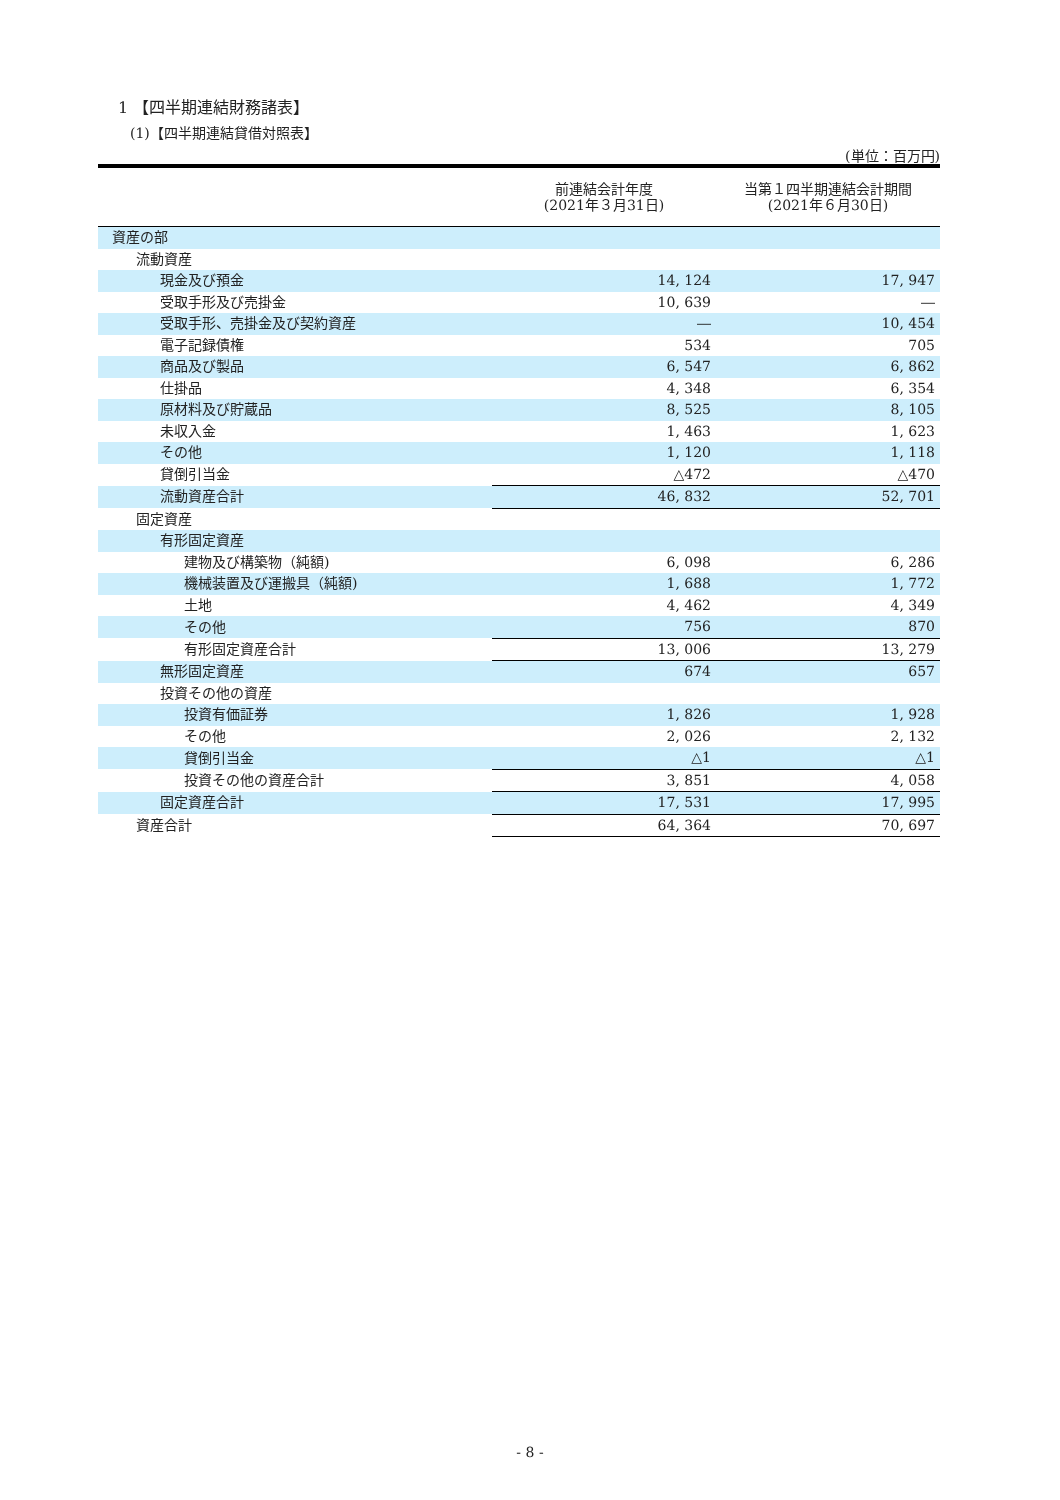1 【四半期連結財務諸表】
(1)【四半期連結貸借対照表】
(単位：百万円)
| | 前連結会計年度 (2021年３月31日) | 当第１四半期連結会計期間 (2021年６月30日) |
| --- | --- | --- |
| 資産の部 | | |
| 流動資産 | | |
| 現金及び預金 | 14, 124 | 17, 947 |
| 受取手形及び売掛金 | 10, 639 | ― |
| 受取手形、売掛金及び契約資産 | ― | 10, 454 |
| 電子記録債権 | 534 | 705 |
| 商品及び製品 | 6, 547 | 6, 862 |
| 仕掛品 | 4, 348 | 6, 354 |
| 原材料及び貯蔵品 | 8, 525 | 8, 105 |
| 未収入金 | 1, 463 | 1, 623 |
| その他 | 1, 120 | 1, 118 |
| 貸倒引当金 | △472 | △470 |
| 流動資産合計 | 46, 832 | 52, 701 |
| 固定資産 | | |
| 有形固定資産 | | |
| 建物及び構築物（純額) | 6, 098 | 6, 286 |
| 機械装置及び運搬具（純額) | 1, 688 | 1, 772 |
| 土地 | 4, 462 | 4, 349 |
| その他 | 756 | 870 |
| 有形固定資産合計 | 13, 006 | 13, 279 |
| 無形固定資産 | 674 | 657 |
| 投資その他の資産 | | |
| 投資有価証券 | 1, 826 | 1, 928 |
| その他 | 2, 026 | 2, 132 |
| 貸倒引当金 | △1 | △1 |
| 投資その他の資産合計 | 3, 851 | 4, 058 |
| 固定資産合計 | 17, 531 | 17, 995 |
| 資産合計 | 64, 364 | 70, 697 |
- 8 -